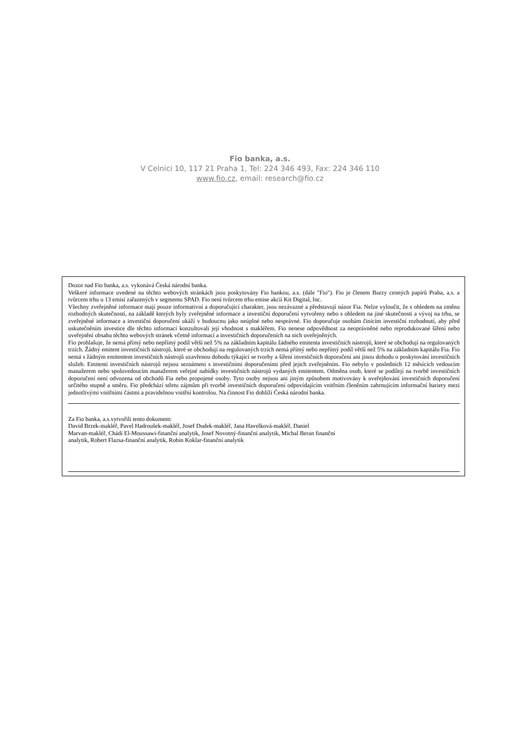Fio banka, a.s.
V Celnici 10, 117 21 Praha 1, Tel: 224 346 493, Fax: 224 346 110
www.fio.cz, email: research@fio.cz
Dozor nad Fio banka, a.s. vykonává Česká národní banka.
Veškeré informace uvedené na těchto webových stránkách jsou poskytovány Fio bankou, a.s. (dále "Fio"). Fio je členem Burzy cenných papírů Praha, a.s. a tvůrcem trhu u 13 emisí zařazených v segmentu SPAD. Fio není tvůrcem trhu emise akcií Kit Digital, Inc.
Všechny zveřejněné informace mají pouze informativní a doporučující charakter, jsou nezávazné a představují názor Fia. Nelze vyloučit, že s ohledem na změnu rozhodných skutečností, na základě kterých byly zveřejněné informace a investiční doporučení vytvořeny nebo s ohledem na jiné skutečnosti a vývoj na trhu, se zveřejněné informace a investiční doporučení ukáží v budoucnu jako neúplné nebo nesprávné. Fio doporučuje osobám činícím investiční rozhodnutí, aby před uskutečněním investice dle těchto informací konzultovali její vhodnost s makléřem. Fio nenese odpovědnost za neoprávněné nebo reprodukované šíření nebo uveřejnění obsahu těchto webových stránek včetně informací a investičních doporučeních na nich uveřejněných.
Fio prohlašuje, že nemá přímý nebo nepřímý podíl větší než 5% na základním kapitálu žádného emitenta investičních nástrojů, které se obchodují na regulovaných trzích. Žádný emitent investičních nástrojů, které se obchodují na regulovaných trzích nemá přímý nebo nepřímý podíl větší než 5% na základním kapitálu Fia. Fio nemá s žádným emitentem investičních nástrojů uzavřenou dohodu týkající se tvorby a šíření investičních doporučení ani jinou dohodu o poskytování investičních služeb. Emitenti investičních nástrojů nejsou seznámeni s investičními doporučeními před jejich zveřejněním. Fio nebylo v posledních 12 měsících vedoucím manažerem nebo spoluvedoucím manažerem veřejné nabídky investičních nástrojů vydaných emitentem. Odměna osob, které se podílejí na tvorbě investičních doporučení není odvozena od obchodů Fia nebo propojené osoby. Tyto osoby nejsou ani jiným způsobem motivovány k uveřejňování investičních doporučení určitého stupně a směru. Fio předchází střetu zájmům při tvorbě investičních doporučení odpovídajícím vnitřním členěním zahrnujícím informační bariery mezi jednotlivými vnitřními částmi a pravidelnou vnitřní kontrolou. Na činnost Fio dohlíží Česká národní banka.
Za Fio banka, a.s.vytvořili tento dokument:
David Brzek-makléř, Pavel Hadroušek-makléř, Josef Dudek-makléř, Jana Havelková-makléř, Daniel
Marvan-makléř, Chádí El-Moussawi-finanční analytik, Josef Novotný-finanční analytik, Michal Beran finanční
analytik, Robert Flazsa-finanční analytik, Robin Koklar-finanční analytik